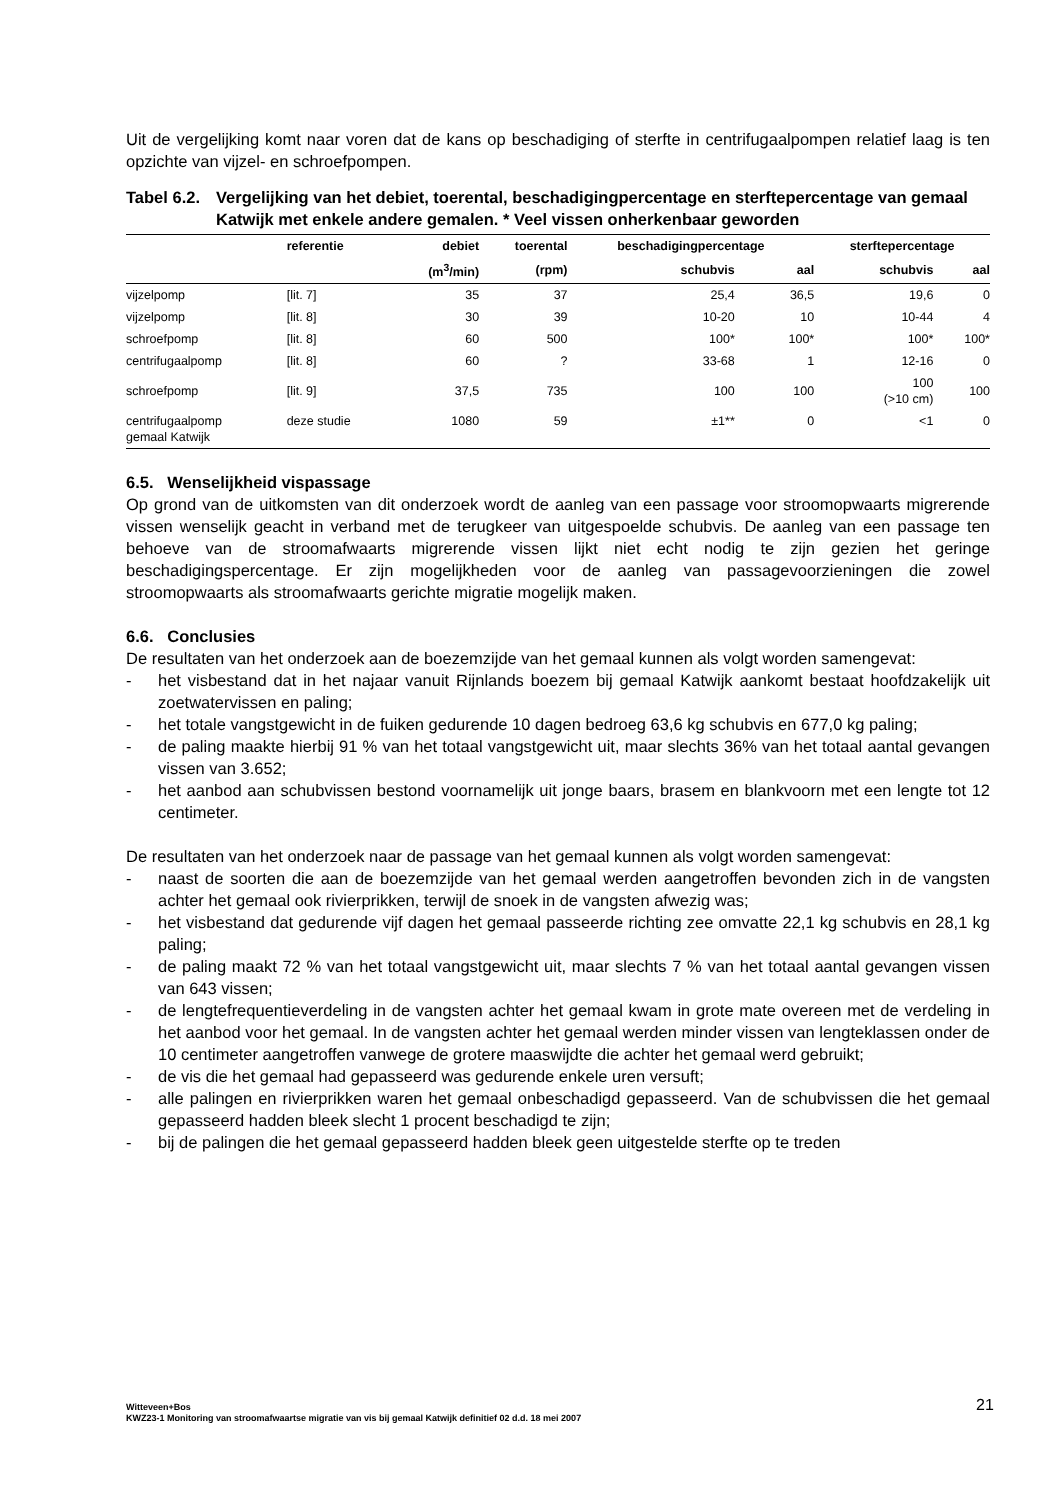Uit de vergelijking komt naar voren dat de kans op beschadiging of sterfte in centrifugaalpompen relatief laag is ten opzichte van vijzel- en schroefpompen.
Tabel 6.2. Vergelijking van het debiet, toerental, beschadigingpercentage en sterftepercentage van gemaal Katwijk met enkele andere gemalen. * Veel vissen onherkenbaar geworden
| | referentie | debiet | toerental | beschadigingpercentage | | sterftepercentage | |
| --- | --- | --- | --- | --- | --- | --- | --- |
| | | (m<sup>3</sup>/min) | (rpm) | schubvis | aal | schubvis | aal |
| vijzelpomp | [lit. 7] | 35 | 37 | 25,4 | 36,5 | 19,6 | 0 |
| vijzelpomp | [lit. 8] | 30 | 39 | 10-20 | 10 | 10-44 | 4 |
| schroefpomp | [lit. 8] | 60 | 500 | 100* | 100* | 100* | 100* |
| centrifugaalpomp | [lit. 8] | 60 | ? | 33-68 | 1 | 12-16 | 0 |
| schroefpomp | [lit. 9] | 37,5 | 735 | 100 | 100 | 100 (>10 cm) | 100 |
| centrifugaalpomp gemaal Katwijk | deze studie | 1080 | 59 | ±1** | 0 | <1 | 0 |
6.5. Wenselijkheid vispassage
Op grond van de uitkomsten van dit onderzoek wordt de aanleg van een passage voor stroomopwaarts migrerende vissen wenselijk geacht in verband met de terugkeer van uitgespoelde schubvis. De aanleg van een passage ten behoeve van de stroomafwaarts migrerende vissen lijkt niet echt nodig te zijn gezien het geringe beschadigingspercentage. Er zijn mogelijkheden voor de aanleg van passagevoorzieningen die zowel stroomopwaarts als stroomafwaarts gerichte migratie mogelijk maken.
6.6. Conclusies
De resultaten van het onderzoek aan de boezemzijde van het gemaal kunnen als volgt worden samengevat:
- het visbestand dat in het najaar vanuit Rijnlands boezem bij gemaal Katwijk aankomt bestaat hoofdzakelijk uit zoetwatervissen en paling;
- het totale vangstgewicht in de fuiken gedurende 10 dagen bedroeg 63,6 kg schubvis en 677,0 kg paling;
- de paling maakte hierbij 91 % van het totaal vangstgewicht uit, maar slechts 36% van het totaal aantal gevangen vissen van 3.652;
- het aanbod aan schubvissen bestond voornamelijk uit jonge baars, brasem en blankvoorn met een lengte tot 12 centimeter.
De resultaten van het onderzoek naar de passage van het gemaal kunnen als volgt worden samengevat:
- naast de soorten die aan de boezemzijde van het gemaal werden aangetroffen bevonden zich in de vangsten achter het gemaal ook rivierprikken, terwijl de snoek in de vangsten afwezig was;
- het visbestand dat gedurende vijf dagen het gemaal passeerde richting zee omvatte 22,1 kg schubvis en 28,1 kg paling;
- de paling maakt 72 % van het totaal vangstgewicht uit, maar slechts 7 % van het totaal aantal gevangen vissen van 643 vissen;
- de lengtefrequentieverdeling in de vangsten achter het gemaal kwam in grote mate overeen met de verdeling in het aanbod voor het gemaal. In de vangsten achter het gemaal werden minder vissen van lengteklassen onder de 10 centimeter aangetroffen vanwege de grotere maaswijdte die achter het gemaal werd gebruikt;
- de vis die het gemaal had gepasseerd was gedurende enkele uren versuft;
- alle palingen en rivierprikken waren het gemaal onbeschadigd gepasseerd. Van de schubvissen die het gemaal gepasseerd hadden bleek slecht 1 procent beschadigd te zijn;
- bij de palingen die het gemaal gepasseerd hadden bleek geen uitgestelde sterfte op te treden
Witteveen+Bos
KWZ23-1 Monitoring van stroomafwaartse migratie van vis bij gemaal Katwijk definitief 02 d.d. 18 mei 2007
21